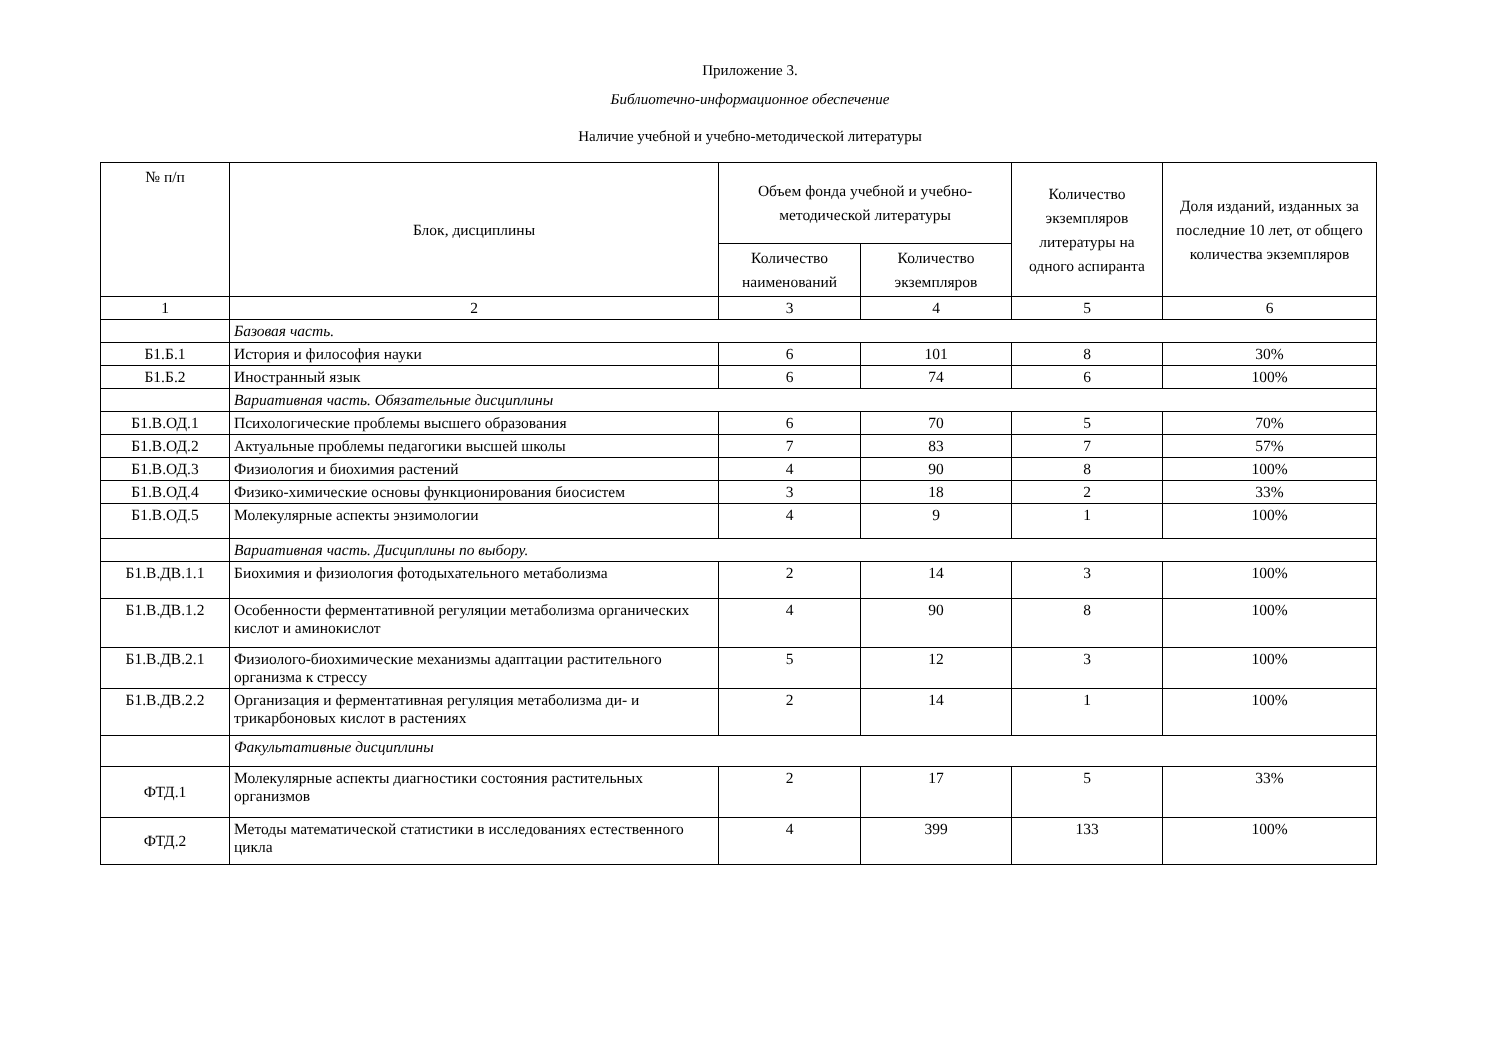Приложение 3.
Библиотечно-информационное обеспечение
Наличие учебной и учебно-методической литературы
| № п/п | Блок, дисциплины | Объем фонда учебной и учебно-методической литературы | | Количество экземпляров литературы на одного аспиранта | Доля изданий, изданных за последние 10 лет, от общего количества экземпляров |
| --- | --- | --- | --- | --- | --- |
| | | Количество наименований | Количество экземпляров | | |
| 1 | 2 | 3 | 4 | 5 | 6 |
| | Базовая часть. | | | | |
| Б1.Б.1 | История и философия науки | 6 | 101 | 8 | 30% |
| Б1.Б.2 | Иностранный язык | 6 | 74 | 6 | 100% |
| | Вариативная часть. Обязательные дисциплины | | | | |
| Б1.В.ОД.1 | Психологические проблемы высшего образования | 6 | 70 | 5 | 70% |
| Б1.В.ОД.2 | Актуальные проблемы педагогики высшей школы | 7 | 83 | 7 | 57% |
| Б1.В.ОД.3 | Физиология и биохимия растений | 4 | 90 | 8 | 100% |
| Б1.В.ОД.4 | Физико-химические основы функционирования биосистем | 3 | 18 | 2 | 33% |
| Б1.В.ОД.5 | Молекулярные аспекты энзимологии | 4 | 9 | 1 | 100% |
| | Вариативная часть. Дисциплины по выбору. | | | | |
| Б1.В.ДВ.1.1 | Биохимия и физиология фотодыхательного метаболизма | 2 | 14 | 3 | 100% |
| Б1.В.ДВ.1.2 | Особенности ферментативной регуляции метаболизма органических кислот и аминокислот | 4 | 90 | 8 | 100% |
| Б1.В.ДВ.2.1 | Физиолого-биохимические механизмы адаптации растительного организма к стрессу | 5 | 12 | 3 | 100% |
| Б1.В.ДВ.2.2 | Организация и ферментативная регуляция метаболизма ди- и трикарбоновых кислот в растениях | 2 | 14 | 1 | 100% |
| | Факультативные дисциплины | | | | |
| ФТД.1 | Молекулярные аспекты диагностики состояния растительных организмов | 2 | 17 | 5 | 33% |
| ФТД.2 | Методы математической статистики в исследованиях естественного цикла | 4 | 399 | 133 | 100% |